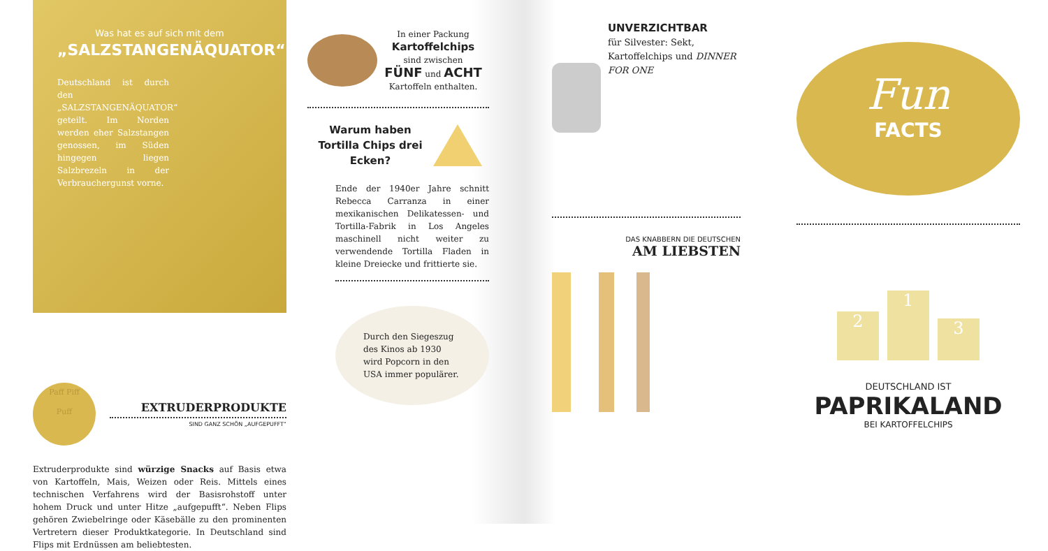Was hat es auf sich mit dem
„SALZSTANGENÄQUATOR“?
Deutschland ist durch den „SALZSTANGENÄQUATOR“ geteilt. Im Norden werden eher Salzstangen genossen, im Süden hingegen liegen Salzbrezeln in der Verbraucher­gunst vorne.
Paff Piff
Puff
EXTRUDERPRODUKTE
SIND GANZ SCHÖN „AUFGEPUFFT“
Extruderprodukte sind würzige Snacks auf Basis etwa von Kartoffeln, Mais, Weizen oder Reis. Mittels eines technischen Verfahrens wird der Basisrohstoff unter hohem Druck und unter Hitze „aufgepufft“. Neben Flips gehören Zwiebelringe oder Käsebälle zu den prominenten Vertretern dieser Produktkategorie. In Deutschland sind Flips mit Erdnüssen am beliebtesten.
In einer Packung
Kartoffelchips
sind zwischen
FÜNF und ACHT
Kartoffeln enthalten.
Warum haben Tortilla Chips drei Ecken?
Ende der 1940er Jahre schnitt Rebecca Carranza in einer mexikanischen Delikatessen- und Tortilla-Fabrik in Los Angeles maschinell nicht weiter zu verwendende Tortilla Fladen in kleine Dreiecke und frittierte sie.
Durch den Siegeszug des Kinos ab 1930 wird Popcorn in den USA immer populärer.
UNVERZICHTBAR
für Silvester: Sekt, Kartoffelchips und DINNER FOR ONE
DAS KNABBERN DIE DEUTSCHEN
AM LIEBSTEN
Fun
FACTS
2
1
3
DEUTSCHLAND IST
PAPRIKALAND
BEI KARTOFFELCHIPS